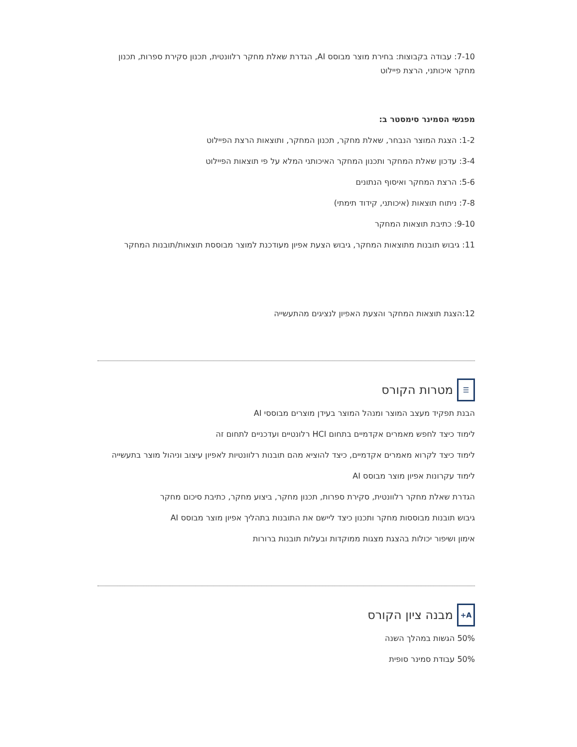7-10: עבודה בקבוצות: בחירת מוצר מבוסס AI, הגדרת שאלת מחקר רלוונטית, תכנון סקירת ספרות, תכנון מחקר איכותני, הרצת פיילוט
מפגשי הסמינר סימסטר ב:
1-2: הצגת המוצר הנבחר, שאלת מחקר, תכנון המחקר, ותוצאות הרצת הפיילוט
3-4: עדכון שאלת המחקר ותכנון המחקר האיכותני המלא על פי תוצאות הפיילוט
5-6: הרצת המחקר ואיסוף הנתונים
7-8: ניתוח תוצאות (איכותני, קידוד תימתי)
9-10: כתיבת תוצאות המחקר
11: גיבוש תובנות מתוצאות המחקר, גיבוש הצעת אפיון מעודכנת למוצר מבוססת תוצאות/תובנות המחקר
12:הצגת תוצאות המחקר והצעת האפיון לנציגים מהתעשייה
☰ מטרות הקורס
הבנת תפקיד מעצב המוצר ומנהל המוצר בעידן מוצרים מבוססי AI
לימוד כיצד לחפש מאמרים אקדמיים בתחום HCI רלונטיים ועדכניים לתחום זה
לימוד כיצד לקרוא מאמרים אקדמיים, כיצד להוציא מהם תובנות רלוונטיות לאפיון עיצוב וניהול מוצר בתעשייה
לימוד עקרונות אפיון מוצר מבוסס AI
הגדרת שאלת מחקר רלוונטית, סקירת ספרות, תכנון מחקר, ביצוע מחקר, כתיבת סיכום מחקר
גיבוש תובנות מבוססות מחקר ותכנון כיצד ליישם את התובנות בתהליך אפיון מוצר מבוסס AI
אימון ושיפור יכולות בהצגת מצגות ממוקדות ובעלות תובנות ברורות
A+ מבנה ציון הקורס
50% הגשות במהלך השנה
50% עבודת סמינר סופית